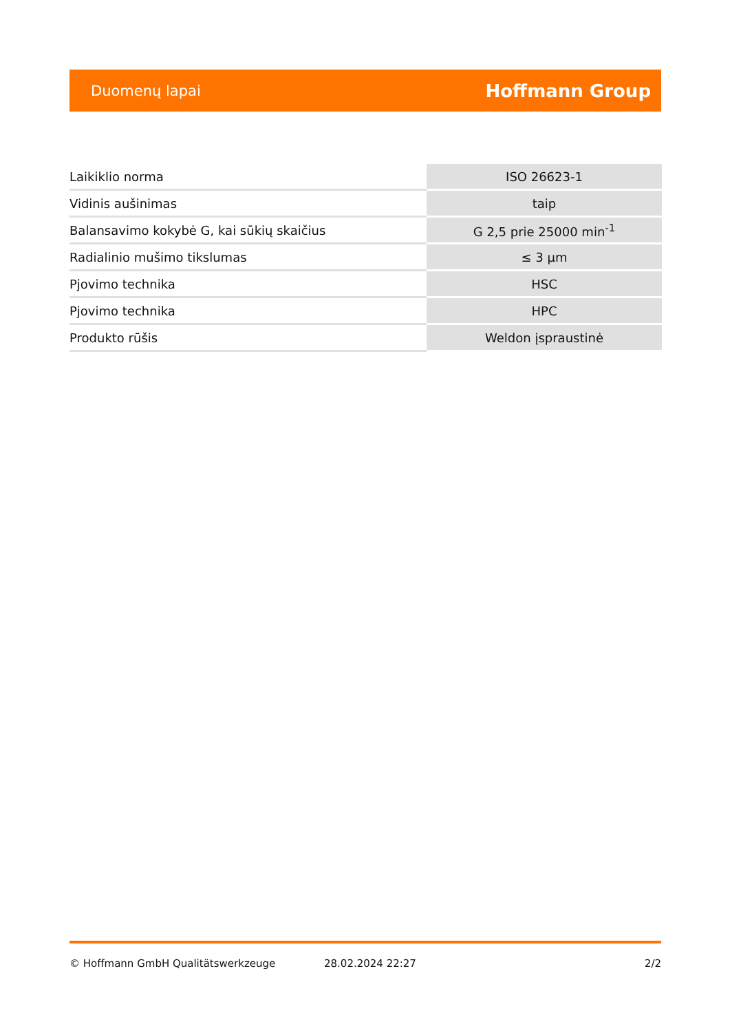Duomenų lapai Hoffmann Group
| Laikiklio norma | ISO 26623-1 |
| Vidinis aušinimas | taip |
| Balansavimo kokybė G, kai sūkių skaičius | G 2,5 prie 25000 min<sup>-1</sup> |
| Radialinio mušimo tikslumas | ≤ 3 µm |
| Pjovimo technika | HSC |
| Pjovimo technika | HPC |
| Produkto rūšis | Weldon įspraustinė |
© Hoffmann GmbH Qualitätswerkzeuge 28.02.2024 22:27 2/2